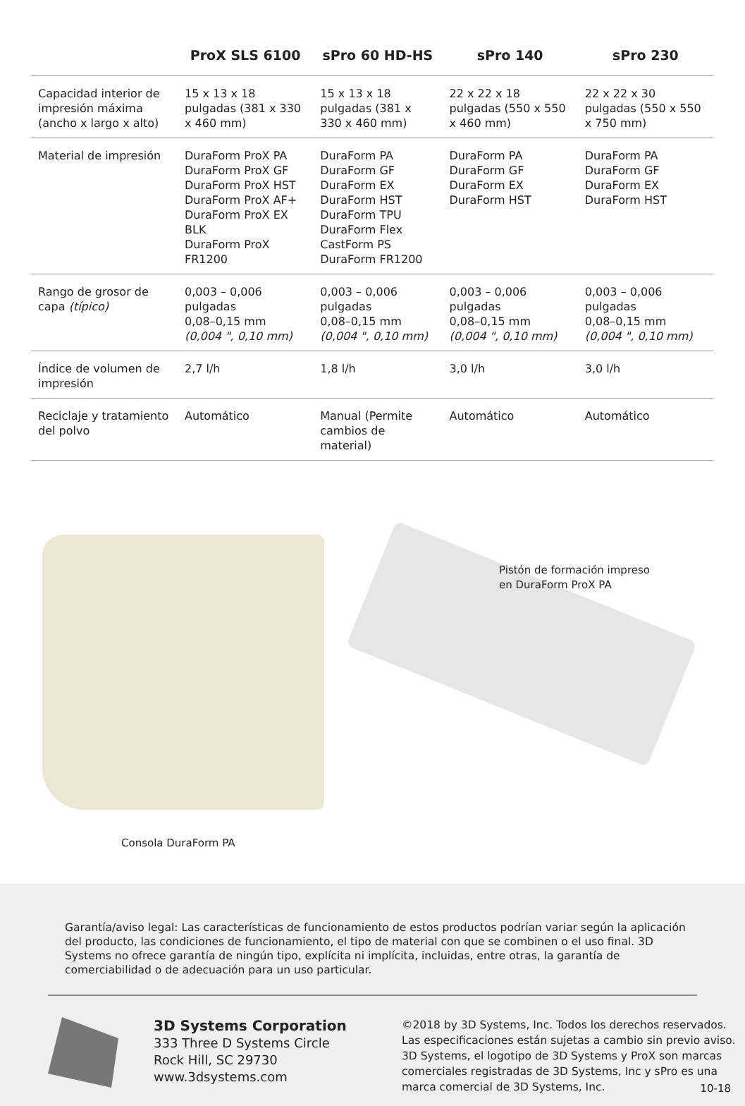| | ProX SLS 6100 | sPro 60 HD-HS | sPro 140 | sPro 230 |
| --- | --- | --- | --- | --- |
| Capacidad interior de impresión máxima (ancho x largo x alto) | 15 x 13 x 18 pulgadas (381 x 330 x 460 mm) | 15 x 13 x 18 pulgadas (381 x 330 x 460 mm) | 22 x 22 x 18 pulgadas (550 x 550 x 460 mm) | 22 x 22 x 30 pulgadas (550 x 550 x 750 mm) |
| Material de impresión | DuraForm ProX PA DuraForm ProX GF DuraForm ProX HST DuraForm ProX AF+ DuraForm ProX EX BLK DuraForm ProX FR1200 | DuraForm PA DuraForm GF DuraForm EX DuraForm HST DuraForm TPU DuraForm Flex CastForm PS DuraForm FR1200 | DuraForm PA DuraForm GF DuraForm EX DuraForm HST | DuraForm PA DuraForm GF DuraForm EX DuraForm HST |
| Rango de grosor de capa (típico) | 0,003 – 0,006 pulgadas 0,08–0,15 mm (0,004 ", 0,10 mm) | 0,003 – 0,006 pulgadas 0,08–0,15 mm (0,004 ", 0,10 mm) | 0,003 – 0,006 pulgadas 0,08–0,15 mm (0,004 ", 0,10 mm) | 0,003 – 0,006 pulgadas 0,08–0,15 mm (0,004 ", 0,10 mm) |
| Índice de volumen de impresión | 2,7 l/h | 1,8 l/h | 3,0 l/h | 3,0 l/h |
| Reciclaje y tratamiento del polvo | Automático | Manual (Permite cambios de material) | Automático | Automático |
Consola DuraForm PA
Pistón de formación impreso
en DuraForm ProX PA
Garantía/aviso legal: Las características de funcionamiento de estos productos podrían variar según la aplicación del producto, las condiciones de funcionamiento, el tipo de material con que se combinen o el uso final. 3D Systems no ofrece garantía de ningún tipo, explícita ni implícita, incluidas, entre otras, la garantía de comerciabilidad o de adecuación para un uso particular.
3D Systems Corporation
333 Three D Systems Circle
Rock Hill, SC 29730
www.3dsystems.com
©2018 by 3D Systems, Inc. Todos los derechos reservados. Las especificaciones están sujetas a cambio sin previo aviso. 3D Systems, el logotipo de 3D Systems y ProX son marcas comerciales registradas de 3D Systems, Inc y sPro es una marca comercial de 3D Systems, Inc.
10-18